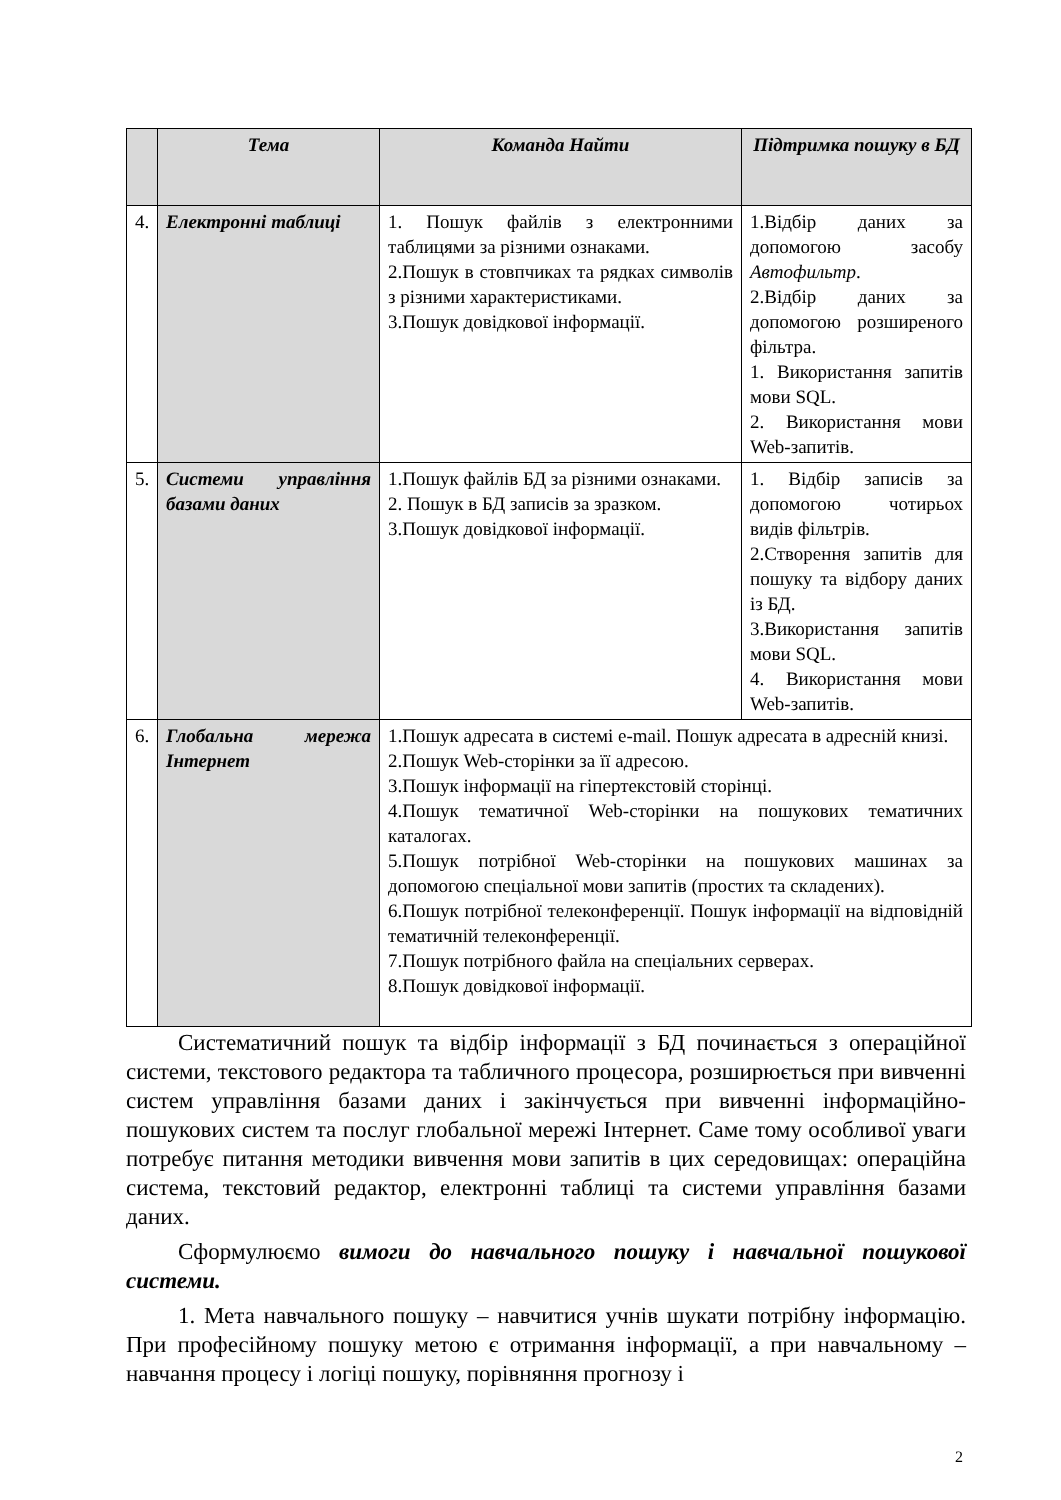| | Тема | Команда Найти | Підтримка пошуку в БД |
| --- | --- | --- | --- |
| 4. | Електронні таблиці | 1. Пошук файлів з електронними таблицями за різними ознаками. 2.Пошук в стовпчиках та рядках символів з різними характеристиками. 3.Пошук довідкової інформації. | 1.Відбір даних за допомогою засобу Автофильтр . 2.Відбір даних за допомогою розширеного фільтра. 1. Використання запитів мови SQL. 2. Використання мови Web-запитів. |
| 5. | Системи управління базами даних | 1.Пошук файлів БД за різними ознаками. 2. Пошук в БД записів за зразком. 3.Пошук довідкової інформації. | 1. Відбір записів за допомогою чотирьох видів фільтрів. 2.Створення запитів для пошуку та відбору даних із БД. 3.Використання запитів мови SQL. 4. Використання мови Web-запитів. |
| 6. | Глобальна мережа Інтернет | 1.Пошук адресата в системі e-mail. Пошук адресата в адресній книзі. 2.Пошук Web-сторінки за її адресою. 3.Пошук інформації на гіпертекстовій сторінці. 4.Пошук тематичної Web-сторінки на пошукових тематичних каталогах. 5.Пошук потрібної Web-сторінки на пошукових машинах за допомогою спеціальної мови запитів (простих та складених). 6.Пошук потрібної телеконференції. Пошук інформації на відповідній тематичній телеконференції. 7.Пошук потрібного файла на спеціальних серверах. 8.Пошук довідкової інформації. | |
Систематичний пошук та відбір інформації з БД починається з операційної системи, текстового редактора та табличного процесора, розширюється при вивченні систем управління базами даних і закінчується при вивченні інформаційно-пошукових систем та послуг глобальної мережі Інтернет. Саме тому особливої уваги потребує питання методики вивчення мови запитів в цих середовищах: операційна система, текстовий редактор, електронні таблиці та системи управління базами даних.
Сформулюємо вимоги до навчального пошуку і навчальної пошукової системи.
1. Мета навчального пошуку – навчитися учнів шукати потрібну інформацію. При професійному пошуку метою є отримання інформації, а при навчальному – навчання процесу і логіці пошуку, порівняння прогнозу і
2